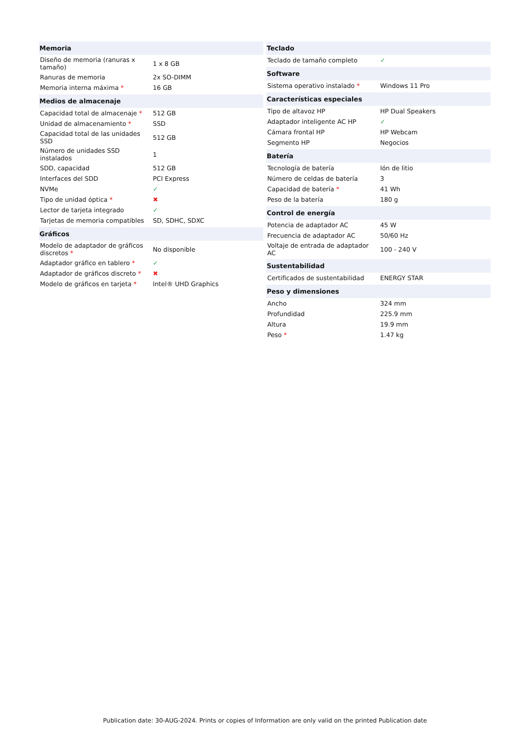| Memoria | |
| --- | --- |
| Diseño de memoria (ranuras x tamaño) | 1 x 8 GB |
| Ranuras de memoria | 2x SO-DIMM |
| Memoria interna máxima * | 16 GB |
| Medios de almacenaje | |
| Capacidad total de almacenaje * | 512 GB |
| Unidad de almacenamiento * | SSD |
| Capacidad total de las unidades SSD | 512 GB |
| Número de unidades SSD instalados | 1 |
| SDD, capacidad | 512 GB |
| Interfaces del SDD | PCI Express |
| NVMe | ✓ |
| Tipo de unidad óptica * | ✖ |
| Lector de tarjeta integrado | ✓ |
| Tarjetas de memoria compatibles | SD, SDHC, SDXC |
| Gráficos | |
| Modelo de adaptador de gráficos discretos * | No disponible |
| Adaptador gráfico en tablero * | ✓ |
| Adaptador de gráficos discreto * | ✖ |
| Modelo de gráficos en tarjeta * | Intel® UHD Graphics |
| Teclado | |
| --- | --- |
| Teclado de tamaño completo | ✓ |
| Software | |
| Sistema operativo instalado * | Windows 11 Pro |
| Características especiales | |
| Tipo de altavoz HP | HP Dual Speakers |
| Adaptador inteligente AC HP | ✓ |
| Cámara frontal HP | HP Webcam |
| Segmento HP | Negocios |
| Batería | |
| Tecnología de batería | Ión de litio |
| Número de celdas de batería | 3 |
| Capacidad de batería * | 41 Wh |
| Peso de la batería | 180 g |
| Control de energía | |
| Potencia de adaptador AC | 45 W |
| Frecuencia de adaptador AC | 50/60 Hz |
| Voltaje de entrada de adaptador AC | 100 - 240 V |
| Sustentabilidad | |
| Certificados de sustentabilidad | ENERGY STAR |
| Peso y dimensiones | |
| Ancho | 324 mm |
| Profundidad | 225.9 mm |
| Altura | 19.9 mm |
| Peso * | 1.47 kg |
Publication date: 30-AUG-2024. Prints or copies of Information are only valid on the printed Publication date